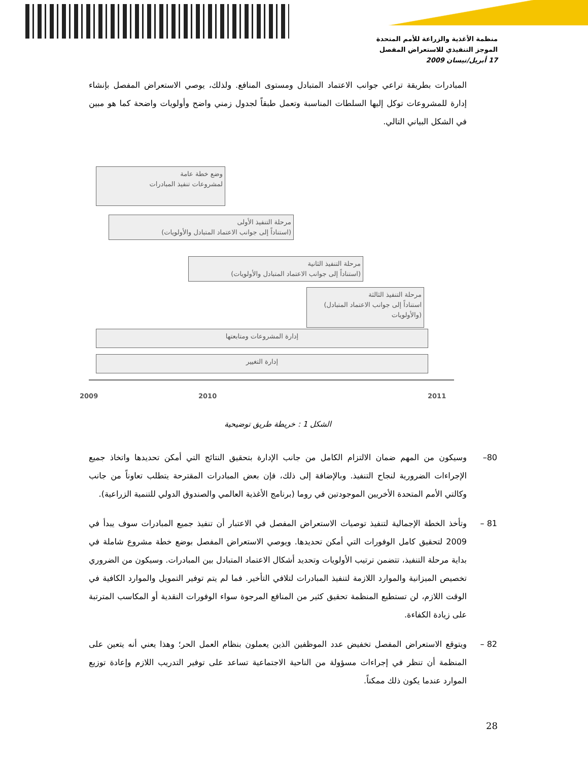منظمة الأغذية والزراعة للأمم المتحدة
الموجز التنفيذي للاستعراض المفصل
17 أبريل/نيسان 2009
المبادرات بطريقة تراعي جوانب الاعتماد المتبادل ومستوى المنافع. ولذلك، يوصي الاستعراض المفصل بإنشاء إدارة للمشروعات توكل إليها السلطات المناسبة وتعمل طبقاً لجدول زمني واضح وأولويات واضحة كما هو مبين في الشكل البياني التالي.
وضع خطة عامة
لمشروعات تنفيذ المبادرات
مرحلة التنفيذ الأولى
(استناداً إلى جوانب الاعتماد المتبادل والأولويات)
مرحلة التنفيذ الثانية
(استناداً إلى جوانب الاعتماد المتبادل والأولويات)
مرحلة التنفيذ الثالثة
(استناداً إلى جوانب الاعتماد المتبادل
والأولويات)
إدارة المشروعات ومتابعتها
إدارة التغيير
2009 2010 2011
الشكل 1 : خريطة طريق توضيحية
80–
وسيكون من المهم ضمان الالتزام الكامل من جانب الإدارة بتحقيق النتائج التي أمكن تحديدها واتخاذ جميع الإجراءات الضرورية لنجاح التنفيذ. وبالإضافة إلى ذلك، فإن بعض المبادرات المقترحة يتطلب تعاوناً من جانب وكالتي الأمم المتحدة الأخريين الموجودتين في روما (برنامج الأغذية العالمي والصندوق الدولي للتنمية الزراعية).
81 –
وتأخذ الخطة الإجمالية لتنفيذ توصيات الاستعراض المفصل في الاعتبار أن تنفيذ جميع المبادرات سوف يبدأ في 2009 لتحقيق كامل الوفورات التي أمكن تحديدها. ويوصي الاستعراض المفصل بوضع خطة مشروع شاملة في بداية مرحلة التنفيذ، تتضمن ترتيب الأولويات وتحديد أشكال الاعتماد المتبادل بين المبادرات. وسيكون من الضروري تخصيص الميزانية والموارد اللازمة لتنفيذ المبادرات لتلافي التأخير. فما لم يتم توفير التمويل والموارد الكافية في الوقت اللازم، لن تستطيع المنظمة تحقيق كثير من المنافع المرجوة سواء الوفورات النقدية أو المكاسب المترتبة على زيادة الكفاءة.
82 –
ويتوقع الاستعراض المفصل تخفيض عدد الموظفين الذين يعملون بنظام العمل الحر؛ وهذا يعني أنه يتعين على المنظمة أن تنظر في إجراءات مسؤولة من الناحية الاجتماعية تساعد على توفير التدريب اللازم وإعادة توزيع الموارد عندما يكون ذلك ممكناً.
28